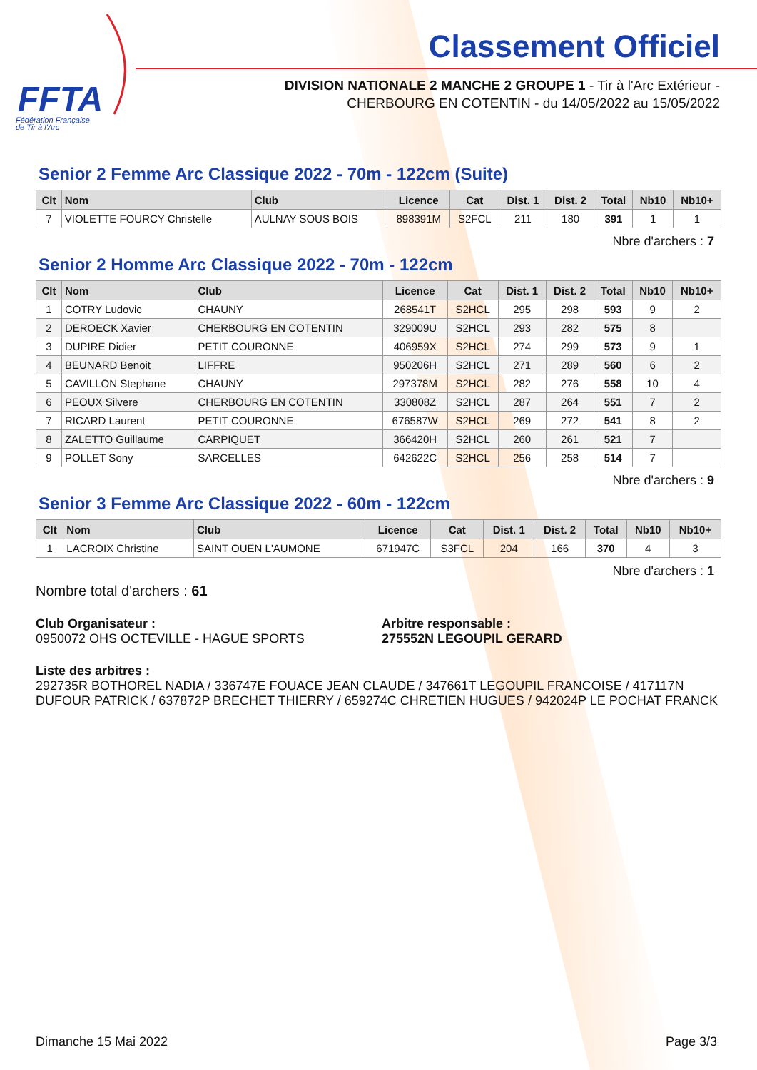FFTA
Fédération Française
de Tir à l'Arc
Classement Officiel
DIVISION NATIONALE 2 MANCHE 2 GROUPE 1 - Tir à l'Arc Extérieur -
CHERBOURG EN COTENTIN - du 14/05/2022 au 15/05/2022
Senior 2 Femme Arc Classique 2022 - 70m - 122cm (Suite)
| Clt | Nom | Club | Licence | Cat | Dist. 1 | Dist. 2 | Total | Nb10 | Nb10+ |
| --- | --- | --- | --- | --- | --- | --- | --- | --- | --- |
| 7 | VIOLETTE FOURCY Christelle | AULNAY SOUS BOIS | 898391M | S2FCL | 211 | 180 | 391 | 1 | 1 |
Nbre d'archers : 7
Senior 2 Homme Arc Classique 2022 - 70m - 122cm
| Clt | Nom | Club | Licence | Cat | Dist. 1 | Dist. 2 | Total | Nb10 | Nb10+ |
| --- | --- | --- | --- | --- | --- | --- | --- | --- | --- |
| 1 | COTRY Ludovic | CHAUNY | 268541T | S2HCL | 295 | 298 | 593 | 9 | 2 |
| 2 | DEROECK Xavier | CHERBOURG EN COTENTIN | 329009U | S2HCL | 293 | 282 | 575 | 8 | |
| 3 | DUPIRE Didier | PETIT COURONNE | 406959X | S2HCL | 274 | 299 | 573 | 9 | 1 |
| 4 | BEUNARD Benoit | LIFFRE | 950206H | S2HCL | 271 | 289 | 560 | 6 | 2 |
| 5 | CAVILLON Stephane | CHAUNY | 297378M | S2HCL | 282 | 276 | 558 | 10 | 4 |
| 6 | PEOUX Silvere | CHERBOURG EN COTENTIN | 330808Z | S2HCL | 287 | 264 | 551 | 7 | 2 |
| 7 | RICARD Laurent | PETIT COURONNE | 676587W | S2HCL | 269 | 272 | 541 | 8 | 2 |
| 8 | ZALETTO Guillaume | CARPIQUET | 366420H | S2HCL | 260 | 261 | 521 | 7 | |
| 9 | POLLET Sony | SARCELLES | 642622C | S2HCL | 256 | 258 | 514 | 7 | |
Nbre d'archers : 9
Senior 3 Femme Arc Classique 2022 - 60m - 122cm
| Clt | Nom | Club | Licence | Cat | Dist. 1 | Dist. 2 | Total | Nb10 | Nb10+ |
| --- | --- | --- | --- | --- | --- | --- | --- | --- | --- |
| 1 | LACROIX Christine | SAINT OUEN L'AUMONE | 671947C | S3FCL | 204 | 166 | 370 | 4 | 3 |
Nbre d'archers : 1
Nombre total d'archers : 61
Club Organisateur :
0950072 OHS OCTEVILLE - HAGUE SPORTS
Arbitre responsable :
275552N LEGOUPIL GERARD
Liste des arbitres :
292735R BOTHOREL NADIA / 336747E FOUACE JEAN CLAUDE / 347661T LEGOUPIL FRANCOISE / 417117N DUFOUR PATRICK / 637872P BRECHET THIERRY / 659274C CHRETIEN HUGUES / 942024P LE POCHAT FRANCK
Dimanche 15 Mai 2022 Page 3/3